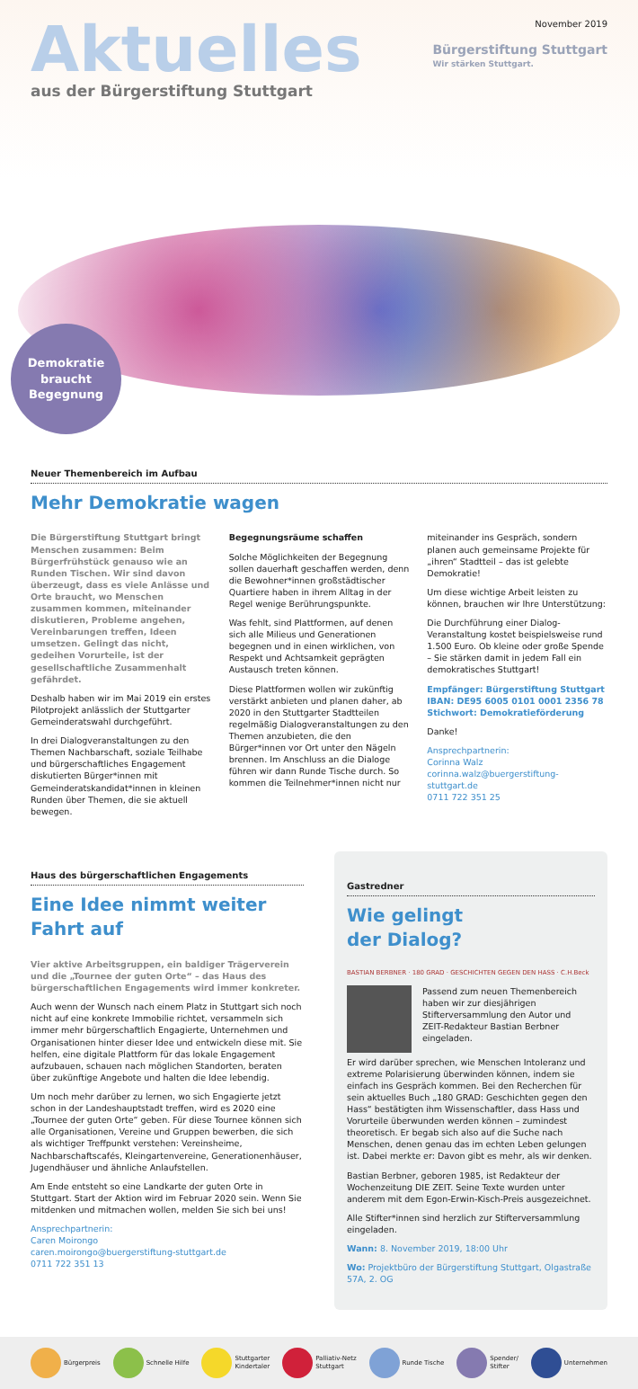Aktuelles
aus der Bürgerstiftung Stuttgart
November 2019
Bürgerstiftung Stuttgart
Wir stärken Stuttgart.
Demokratie
braucht
Begegnung
Neuer Themenbereich im Aufbau
Mehr Demokratie wagen
Die Bürgerstiftung Stuttgart bringt Menschen zusammen: Beim Bürgerfrühstück genauso wie an Runden Tischen. Wir sind davon überzeugt, dass es viele Anlässe und Orte braucht, wo Menschen zusammen kommen, miteinander diskutieren, Probleme angehen, Vereinbarungen treffen, Ideen umsetzen. Gelingt das nicht, gedeihen Vorurteile, ist der gesellschaftliche Zusammenhalt gefährdet.
Deshalb haben wir im Mai 2019 ein erstes Pilotprojekt anlässlich der Stuttgarter Gemeinderatswahl durchgeführt.
In drei Dialogveranstaltungen zu den Themen Nachbarschaft, soziale Teilhabe und bürgerschaftliches Engagement diskutierten Bürger*innen mit Gemeinderatskandidat*innen in kleinen Runden über Themen, die sie aktuell bewegen.
Begegnungsräume schaffen
Solche Möglichkeiten der Begegnung sollen dauerhaft geschaffen werden, denn die Bewohner*innen großstädtischer Quartiere haben in ihrem Alltag in der Regel wenige Berührungspunkte.
Was fehlt, sind Plattformen, auf denen sich alle Milieus und Generationen begegnen und in einen wirklichen, von Respekt und Achtsamkeit geprägten Austausch treten können.
Diese Plattformen wollen wir zukünftig verstärkt anbieten und planen daher, ab 2020 in den Stuttgarter Stadtteilen regelmäßig Dialogveranstaltungen zu den Themen anzubieten, die den Bürger*innen vor Ort unter den Nägeln brennen. Im Anschluss an die Dialoge führen wir dann Runde Tische durch. So kommen die Teilnehmer*innen nicht nur
miteinander ins Gespräch, sondern planen auch gemeinsame Projekte für „ihren“ Stadtteil – das ist gelebte Demokratie!
Um diese wichtige Arbeit leisten zu können, brauchen wir Ihre Unterstützung:
Die Durchführung einer Dialog-Veranstaltung kostet beispielsweise rund 1.500 Euro. Ob kleine oder große Spende – Sie stärken damit in jedem Fall ein demokratisches Stuttgart!
Empfänger: Bürgerstiftung Stuttgart
IBAN: DE95 6005 0101 0001 2356 78
Stichwort: Demokratieförderung
Danke!
Ansprechpartnerin:
Corinna Walz
corinna.walz@buergerstiftung-stuttgart.de
0711 722 351 25
Haus des bürgerschaftlichen Engagements
Eine Idee nimmt weiter
Fahrt auf
Vier aktive Arbeitsgruppen, ein baldiger Trägerverein und die „Tournee der guten Orte“ – das Haus des bürgerschaftlichen Engagements wird immer konkreter.
Auch wenn der Wunsch nach einem Platz in Stuttgart sich noch nicht auf eine konkrete Immobilie richtet, versammeln sich immer mehr bürgerschaftlich Engagierte, Unternehmen und Organisationen hinter dieser Idee und entwickeln diese mit. Sie helfen, eine digitale Plattform für das lokale Engagement aufzubauen, schauen nach möglichen Standorten, beraten über zukünftige Angebote und halten die Idee lebendig.
Um noch mehr darüber zu lernen, wo sich Engagierte jetzt schon in der Landeshauptstadt treffen, wird es 2020 eine „Tournee der guten Orte“ geben. Für diese Tournee können sich alle Organisationen, Vereine und Gruppen bewerben, die sich als wichtiger Treffpunkt verstehen: Vereinsheime, Nachbarschaftscafés, Kleingartenvereine, Generationenhäuser, Jugendhäuser und ähnliche Anlaufstellen.
Am Ende entsteht so eine Landkarte der guten Orte in Stuttgart. Start der Aktion wird im Februar 2020 sein. Wenn Sie mitdenken und mitmachen wollen, melden Sie sich bei uns!
Ansprechpartnerin:
Caren Moirongo
caren.moirongo@buergerstiftung-stuttgart.de
0711 722 351 13
Gastredner
Wie gelingt
der Dialog?
BASTIAN BERBNER · 180 GRAD · GESCHICHTEN GEGEN DEN HASS · C.H.Beck
Passend zum neuen Themenbereich haben wir zur diesjährigen Stifterversammlung den Autor und ZEIT-Redakteur Bastian Berbner eingeladen.
Er wird darüber sprechen, wie Menschen Intoleranz und extreme Polarisierung überwinden können, indem sie einfach ins Gespräch kommen. Bei den Recherchen für sein aktuelles Buch „180 GRAD: Geschichten gegen den Hass“ bestätigten ihm Wissenschaftler, dass Hass und Vorurteile überwunden werden können – zumindest theoretisch. Er begab sich also auf die Suche nach Menschen, denen genau das im echten Leben gelungen ist. Dabei merkte er: Davon gibt es mehr, als wir denken.
Bastian Berbner, geboren 1985, ist Redakteur der Wochenzeitung DIE ZEIT. Seine Texte wurden unter anderem mit dem Egon-Erwin-Kisch-Preis ausgezeichnet.
Alle Stifter*innen sind herzlich zur Stifterversammlung eingeladen.
Wann: 8. November 2019, 18:00 Uhr
Wo: Projektbüro der Bürgerstiftung Stuttgart, Olgastraße 57A, 2. OG
Bürgerpreis Schnelle Hilfe Stuttgarter
Kindertaler Palliativ-Netz
Stuttgart Runde Tische Spender/
Stifter Unternehmen